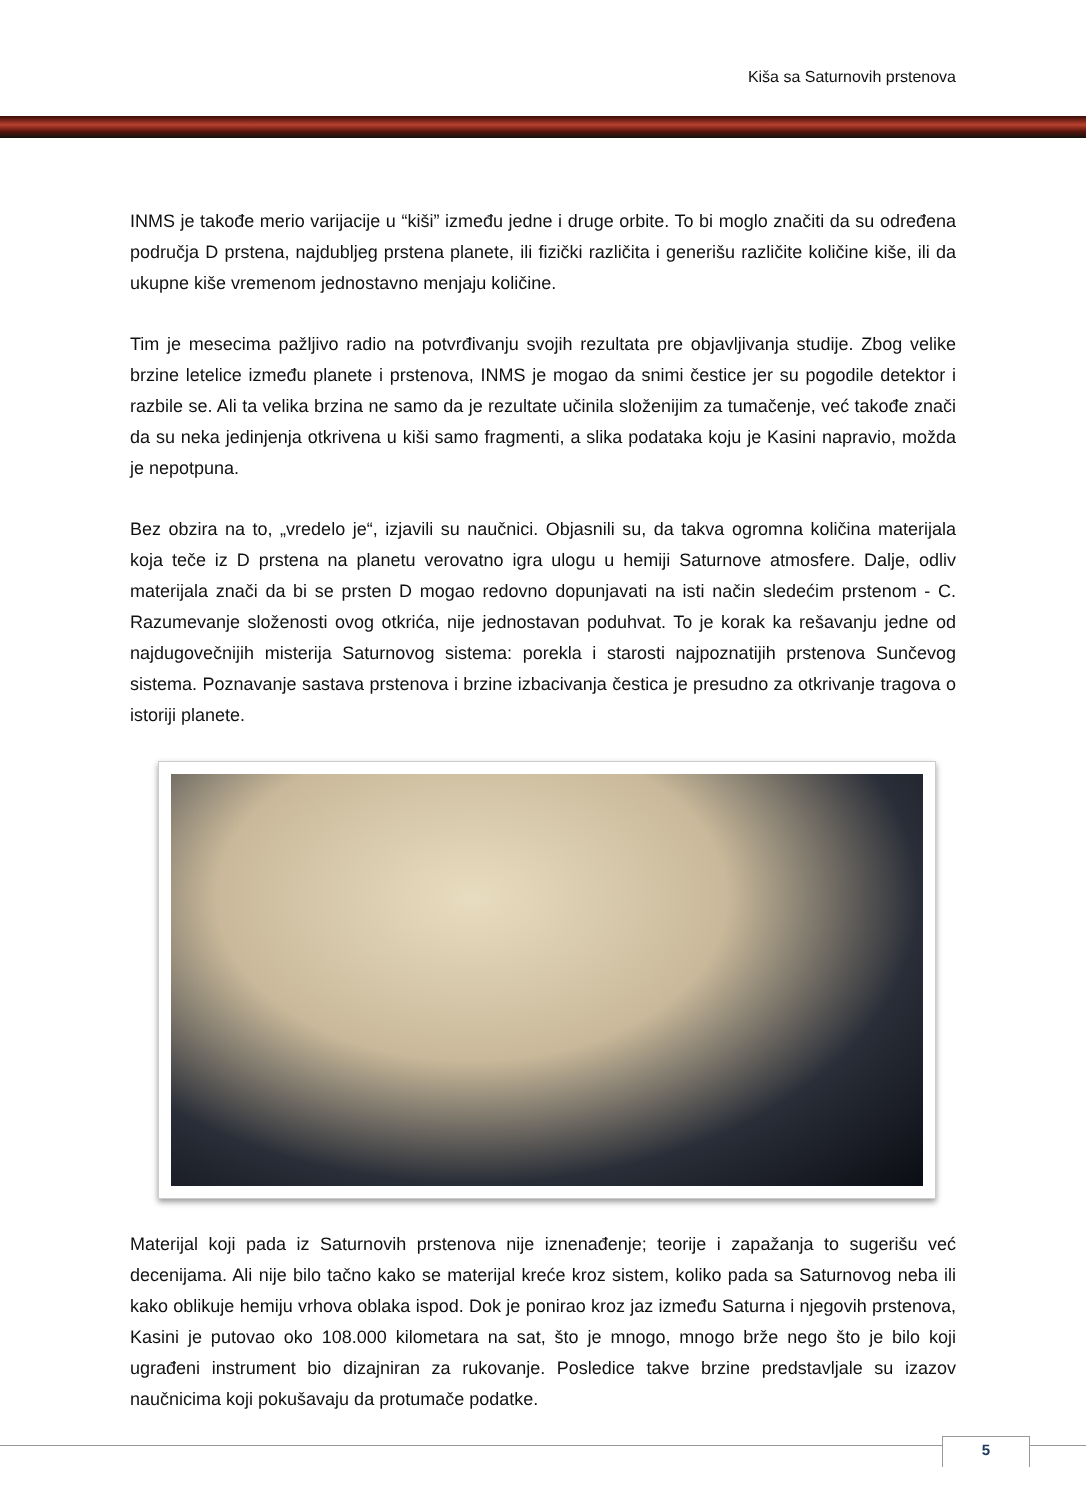Kiša sa Saturnovih prstenova
INMS je takođe merio varijacije u “kiši” između jedne i druge orbite. To bi moglo značiti da su određena područja D prstena, najdubljeg prstena planete, ili fizički različita i generišu različite količine kiše, ili da ukupne kiše vremenom jednostavno menjaju količine.
Tim je mesecima pažljivo radio na potvrđivanju svojih rezultata pre objavljivanja studije. Zbog velike brzine letelice između planete i prstenova, INMS je mogao da snimi čestice jer su pogodile detektor i razbile se. Ali ta velika brzina ne samo da je rezultate učinila složenijim za tumačenje, već takođe znači da su neka jedinjenja otkrivena u kiši samo fragmenti, a slika podataka koju je Kasini napravio, možda je nepotpuna.
Bez obzira na to, „vredelo je“, izjavili su naučnici. Objasnili su, da takva ogromna količina materijala koja teče iz D prstena na planetu verovatno igra ulogu u hemiji Saturnove atmosfere. Dalje, odliv materijala znači da bi se prsten D mogao redovno dopunjavati na isti način sledećim prstenom - C. Razumevanje složenosti ovog otkrića, nije jednostavan poduhvat. To je korak ka rešavanju jedne od najdugovečnijih misterija Saturnovog sistema: porekla i starosti najpoznatijih prstenova Sunčevog sistema. Poznavanje sastava prstenova i brzine izbacivanja čestica je presudno za otkrivanje tragova o istoriji planete.
Materijal koji pada iz Saturnovih prstenova nije iznenađenje; teorije i zapažanja to sugerišu već decenijama. Ali nije bilo tačno kako se materijal kreće kroz sistem, koliko pada sa Saturnovog neba ili kako oblikuje hemiju vrhova oblaka ispod. Dok je ponirao kroz jaz između Saturna i njegovih prstenova, Kasini je putovao oko 108.000 kilometara na sat, što je mnogo, mnogo brže nego što je bilo koji ugrađeni instrument bio dizajniran za rukovanje. Posledice takve brzine predstavljale su izazov naučnicima koji pokušavaju da protumače podatke.
5